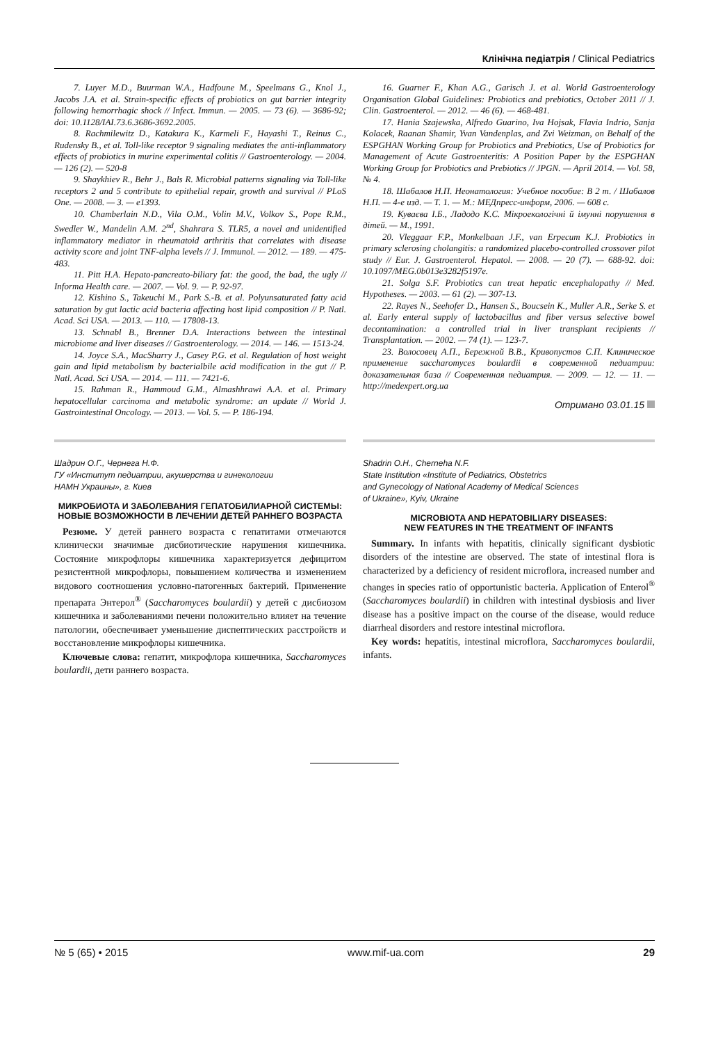Клінічна педіатрія / Clinical Pediatrics
7. Luyer M.D., Buurman W.A., Hadfoune M., Speelmans G., Knol J., Jacobs J.A. et al. Strain-specific effects of probiotics on gut barrier integrity following hemorrhagic shock // Infect. Immun. — 2005. — 73 (6). — 3686-92; doi: 10.1128/IAI.73.6.3686-3692.2005.
8. Rachmilewitz D., Katakura K., Karmeli F., Hayashi T., Reinus C., Rudensky B., et al. Toll-like receptor 9 signaling mediates the anti-inflammatory effects of probiotics in murine experimental colitis // Gastroenterology. — 2004. — 126 (2). — 520-8
9. Shaykhiev R., Behr J., Bals R. Microbial patterns signaling via Toll-like receptors 2 and 5 contribute to epithelial repair, growth and survival // PLoS One. — 2008. — 3. — e1393.
10. Chamberlain N.D., Vila O.M., Volin M.V., Volkov S., Pope R.M., Swedler W., Mandelin A.M. 2<sup>nd</sup>, Shahrara S. TLR5, a novel and unidentified inflammatory mediator in rheumatoid arthritis that correlates with disease activity score and joint TNF-alpha levels // J. Immunol. — 2012. — 189. — 475-483.
11. Pitt H.A. Hepato-pancreato-biliary fat: the good, the bad, the ugly // Informa Health care. — 2007. — Vol. 9. — P. 92-97.
12. Kishino S., Takeuchi M., Park S.-B. et al. Polyunsaturated fatty acid saturation by gut lactic acid bacteria affecting host lipid composition // P. Natl. Acad. Sci USA. — 2013. — 110. — 17808-13.
13. Schnabl B., Brenner D.A. Interactions between the intestinal microbiome and liver diseases // Gastroenterology. — 2014. — 146. — 1513-24.
14. Joyce S.A., MacSharry J., Casey P.G. et al. Regulation of host weight gain and lipid metabolism by bacterialbile acid modification in the gut // P. Natl. Acad. Sci USA. — 2014. — 111. — 7421-6.
15. Rahman R., Hammoud G.M., Almashhrawi A.A. et al. Primary hepatocellular carcinoma and metabolic syndrome: an update // World J. Gastrointestinal Oncology. — 2013. — Vol. 5. — P. 186-194.
16. Guarner F., Khan A.G., Garisch J. et al. World Gastroenterology Organisation Global Guidelines: Probiotics and prebiotics, October 2011 // J. Clin. Gastroenterol. — 2012. — 46 (6). — 468-481.
17. Hania Szajewska, Alfredo Guarino, Iva Hojsak, Flavia Indrio, Sanja Kolacek, Raanan Shamir, Yvan Vandenplas, and Zvi Weizman, on Behalf of the ESPGHAN Working Group for Probiotics and Prebiotics, Use of Probiotics for Management of Acute Gastroenteritis: A Position Paper by the ESPGHAN Working Group for Probiotics and Prebiotics // JPGN. — April 2014. — Vol. 58, № 4.
18. Шабалов Н.П. Неонатология: Учебное пособие: В 2 т. / Шабалов Н.П. — 4-е изд. — Т. 1. — М.: МЕДпресс-информ, 2006. — 608 с.
19. Куваєва І.Б., Ладодо К.С. Мікроекологічні й імунні порушення в дітей. — М., 1991.
20. Vleggaar F.P., Monkelbaan J.F., van Erpecum K.J. Probiotics in primary sclerosing cholangitis: a randomized placebo-controlled crossover pilot study // Eur. J. Gastroenterol. Hepatol. — 2008. — 20 (7). — 688-92. doi: 10.1097/MEG.0b013e3282f5197e.
21. Solga S.F. Probiotics can treat hepatic encephalopathy // Med. Hypotheses. — 2003. — 61 (2). — 307-13.
22. Rayes N., Seehofer D., Hansen S., Boucsein K., Muller A.R., Serke S. et al. Early enteral supply of lactobacillus and fiber versus selective bowel decontamination: a controlled trial in liver transplant recipients // Transplantation. — 2002. — 74 (1). — 123-7.
23. Волосовец А.П., Бережной В.В., Кривопустов С.П. Клиническое применение saccharomyces boulardii в современной педиатрии: доказательная база // Современная педиатрия. — 2009. — 12. — 11. — http://medexpert.org.ua
Отримано 03.01.15
Шадрин О.Г., Чернега Н.Ф.
ГУ «Институт педиатрии, акушерства и гинекологии
НАМН Украины», г. Киев
МИКРОБИОТА И ЗАБОЛЕВАНИЯ ГЕПАТОБИЛИАРНОЙ СИСТЕМЫ: НОВЫЕ ВОЗМОЖНОСТИ В ЛЕЧЕНИИ ДЕТЕЙ РАННЕГО ВОЗРАСТА
Резюме. У детей раннего возраста с гепатитами отмечаются клинически значимые дисбиотические нарушения кишечника. Состояние микрофлоры кишечника характеризуется дефицитом резистентной микрофлоры, повышением количества и изменением видового соотношения условно-патогенных бактерий. Применение препарата Энтерол<sup>®</sup> (Saccharomyces boulardii) у детей с дисбиозом кишечника и заболеваниями печени положительно влияет на течение патологии, обеспечивает уменьшение диспептических расстройств и восстановление микрофлоры кишечника.
Ключевые слова: гепатит, микрофлора кишечника, Saccharomyces boulardii, дети раннего возраста.
Shadrin O.H., Cherneha N.F.
State Institution «Institute of Pediatrics, Obstetrics
and Gynecology of National Academy of Medical Sciences
of Ukraine», Kyiv, Ukraine
MICROBIOTA AND HEPATOBILIARY DISEASES:
NEW FEATURES IN THE TREATMENT OF INFANTS
Summary. In infants with hepatitis, clinically significant dysbiotic disorders of the intestine are observed. The state of intestinal flora is characterized by a deficiency of resident microflora, increased number and changes in species ratio of opportunistic bacteria. Application of Enterol<sup>®</sup> (Saccharomyces boulardii) in children with intestinal dysbiosis and liver disease has a positive impact on the course of the disease, would reduce diarrheal disorders and restore intestinal microflora.
Key words: hepatitis, intestinal microflora, Saccharomyces boulardii, infants.
№ 5 (65) • 2015 www.mif-ua.com 29